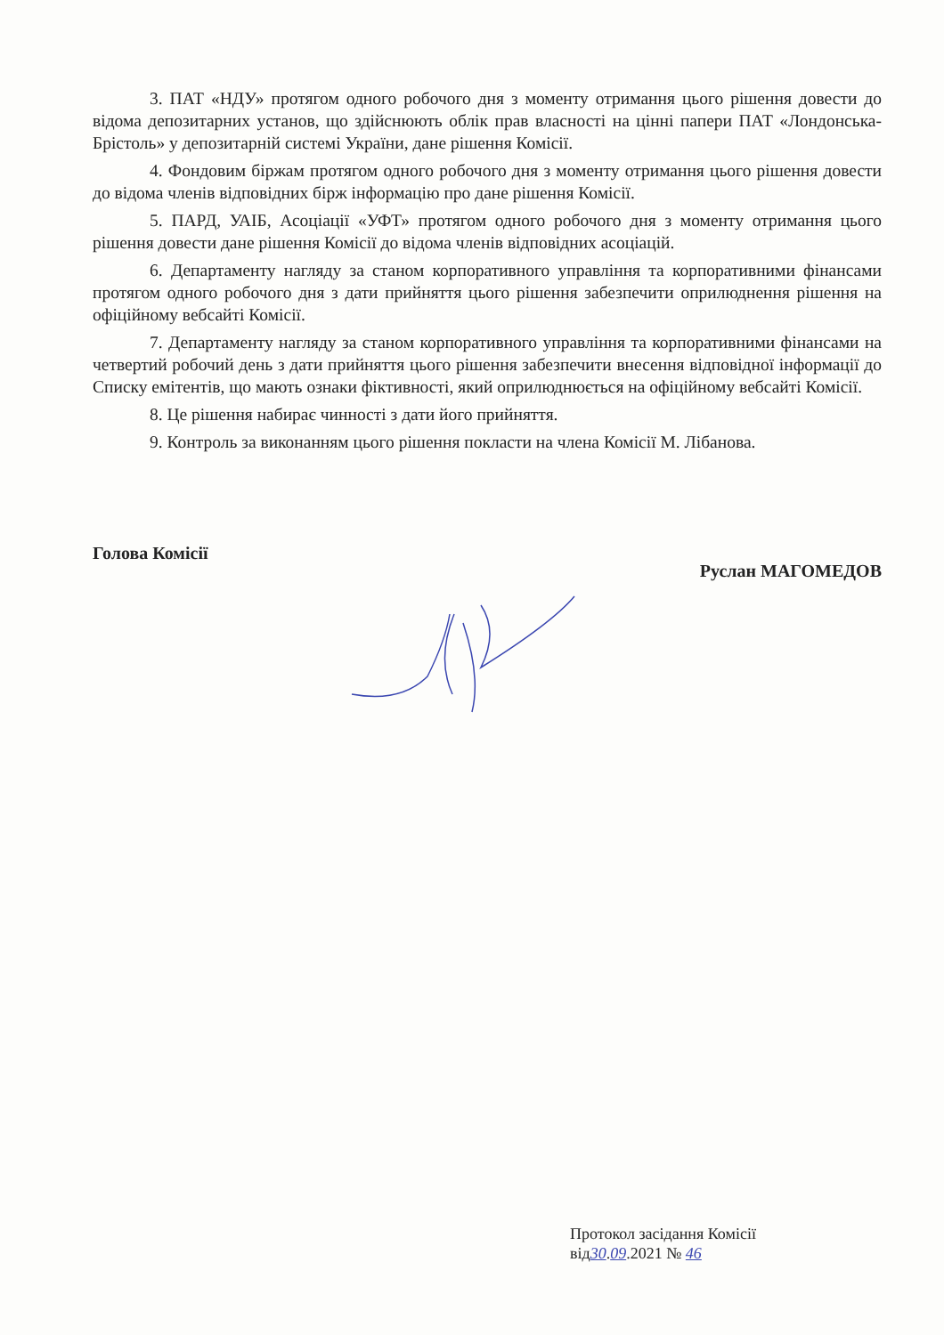3. ПАТ «НДУ» протягом одного робочого дня з моменту отримання цього рішення довести до відома депозитарних установ, що здійснюють облік прав власності на цінні папери ПАТ «Лондонська-Брістоль» у депозитарній системі України, дане рішення Комісії.
4. Фондовим біржам протягом одного робочого дня з моменту отримання цього рішення довести до відома членів відповідних бірж інформацію про дане рішення Комісії.
5. ПАРД, УАІБ, Асоціації «УФТ» протягом одного робочого дня з моменту отримання цього рішення довести дане рішення Комісії до відома членів відповідних асоціацій.
6. Департаменту нагляду за станом корпоративного управління та корпоративними фінансами протягом одного робочого дня з дати прийняття цього рішення забезпечити оприлюднення рішення на офіційному вебсайті Комісії.
7. Департаменту нагляду за станом корпоративного управління та корпоративними фінансами на четвертий робочий день з дати прийняття цього рішення забезпечити внесення відповідної інформації до Списку емітентів, що мають ознаки фіктивності, який оприлюднюється на офіційному вебсайті Комісії.
8. Це рішення набирає чинності з дати його прийняття.
9. Контроль за виконанням цього рішення покласти на члена Комісії М. Лібанова.
Голова Комісії Руслан МАГОМЕДОВ
Протокол засідання Комісії
від30.09.2021 № 46